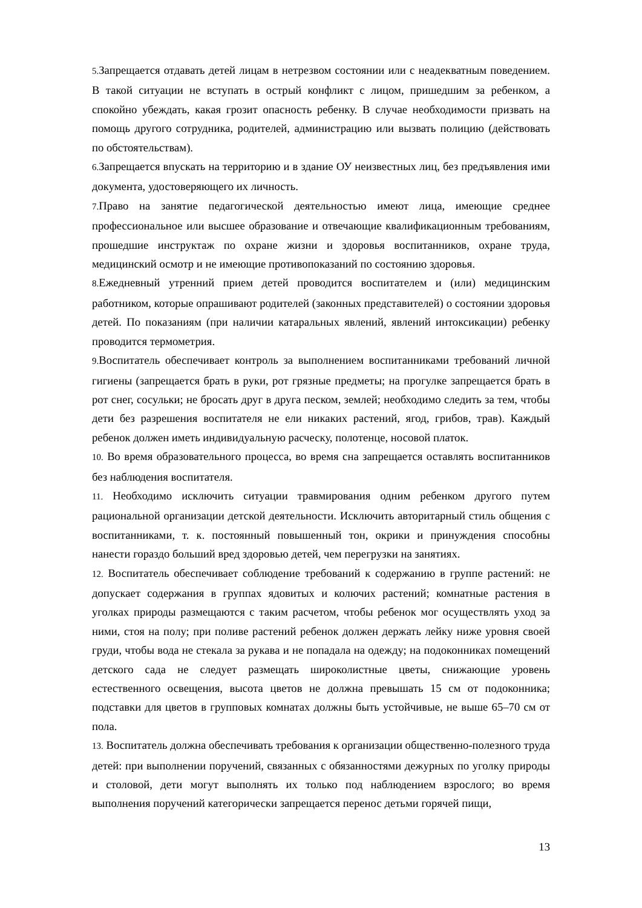5. Запрещается отдавать детей лицам в нетрезвом состоянии или с неадекватным поведением. В такой ситуации не вступать в острый конфликт с лицом, пришедшим за ребенком, а спокойно убеждать, какая грозит опасность ребенку. В случае необходимости призвать на помощь другого сотрудника, родителей, администрацию или вызвать полицию (действовать по обстоятельствам).
6. Запрещается впускать на территорию и в здание ОУ неизвестных лиц, без предъявления ими документа, удостоверяющего их личность.
7. Право на занятие педагогической деятельностью имеют лица, имеющие среднее профессиональное или высшее образование и отвечающие квалификационным требованиям, прошедшие инструктаж по охране жизни и здоровья воспитанников, охране труда, медицинский осмотр и не имеющие противопоказаний по состоянию здоровья.
8. Ежедневный утренний прием детей проводится воспитателем и (или) медицинским работником, которые опрашивают родителей (законных представителей) о состоянии здоровья детей. По показаниям (при наличии катаральных явлений, явлений интоксикации) ребенку проводится термометрия.
9. Воспитатель обеспечивает контроль за выполнением воспитанниками требований личной гигиены (запрещается брать в руки, рот грязные предметы; на прогулке запрещается брать в рот снег, сосульки; не бросать друг в друга песком, землей; необходимо следить за тем, чтобы дети без разрешения воспитателя не ели никаких растений, ягод, грибов, трав). Каждый ребенок должен иметь индивидуальную расческу, полотенце, носовой платок.
10. Во время образовательного процесса, во время сна запрещается оставлять воспитанников без наблюдения воспитателя.
11. Необходимо исключить ситуации травмирования одним ребенком другого путем рациональной организации детской деятельности. Исключить авторитарный стиль общения с воспитанниками, т. к. постоянный повышенный тон, окрики и принуждения способны нанести гораздо больший вред здоровью детей, чем перегрузки на занятиях.
12. Воспитатель обеспечивает соблюдение требований к содержанию в группе растений: не допускает содержания в группах ядовитых и колючих растений; комнатные растения в уголках природы размещаются с таким расчетом, чтобы ребенок мог осуществлять уход за ними, стоя на полу; при поливе растений ребенок должен держать лейку ниже уровня своей груди, чтобы вода не стекала за рукава и не попадала на одежду; на подоконниках помещений детского сада не следует размещать широколистные цветы, снижающие уровень естественного освещения, высота цветов не должна превышать 15 см от подоконника; подставки для цветов в групповых комнатах должны быть устойчивые, не выше 65–70 см от пола.
13. Воспитатель должна обеспечивать требования к организации общественно-полезного труда детей: при выполнении поручений, связанных с обязанностями дежурных по уголку природы и столовой, дети могут выполнять их только под наблюдением взрослого; во время выполнения поручений категорически запрещается перенос детьми горячей пищи,
13